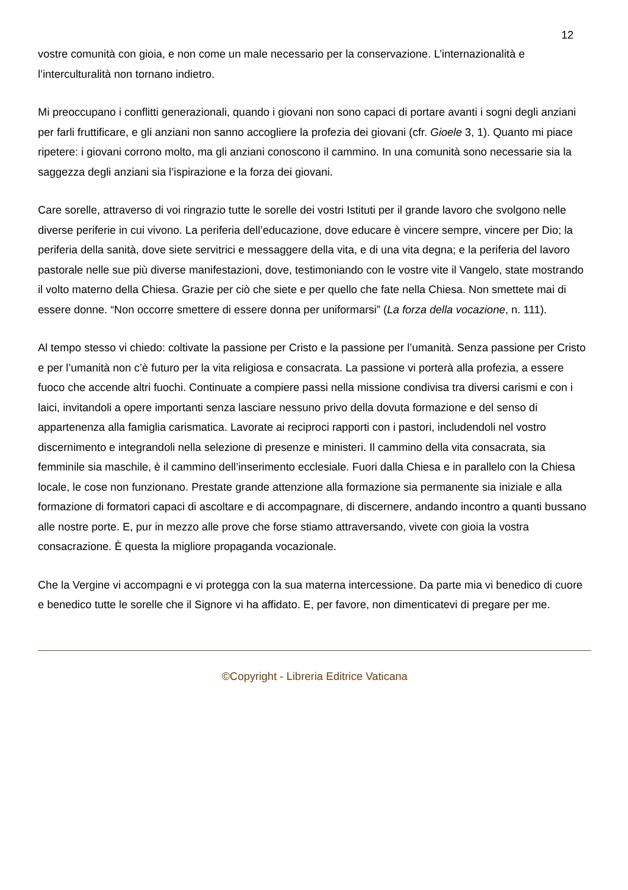12
vostre comunità con gioia, e non come un male necessario per la conservazione. L’internazionalità e l’interculturalità non tornano indietro.
Mi preoccupano i conflitti generazionali, quando i giovani non sono capaci di portare avanti i sogni degli anziani per farli fruttificare, e gli anziani non sanno accogliere la profezia dei giovani (cfr. Gioele 3, 1). Quanto mi piace ripetere: i giovani corrono molto, ma gli anziani conoscono il cammino. In una comunità sono necessarie sia la saggezza degli anziani sia l’ispirazione e la forza dei giovani.
Care sorelle, attraverso di voi ringrazio tutte le sorelle dei vostri Istituti per il grande lavoro che svolgono nelle diverse periferie in cui vivono. La periferia dell’educazione, dove educare è vincere sempre, vincere per Dio; la periferia della sanità, dove siete servitrici e messaggere della vita, e di una vita degna; e la periferia del lavoro pastorale nelle sue più diverse manifestazioni, dove, testimoniando con le vostre vite il Vangelo, state mostrando il volto materno della Chiesa. Grazie per ciò che siete e per quello che fate nella Chiesa. Non smettete mai di essere donne. “Non occorre smettere di essere donna per uniformarsi” (La forza della vocazione, n. 111).
Al tempo stesso vi chiedo: coltivate la passione per Cristo e la passione per l’umanità. Senza passione per Cristo e per l’umanità non c’è futuro per la vita religiosa e consacrata. La passione vi porterà alla profezia, a essere fuoco che accende altri fuochi. Continuate a compiere passi nella missione condivisa tra diversi carismi e con i laici, invitandoli a opere importanti senza lasciare nessuno privo della dovuta formazione e del senso di appartenenza alla famiglia carismatica. Lavorate ai reciproci rapporti con i pastori, includendoli nel vostro discernimento e integrandoli nella selezione di presenze e ministeri. Il cammino della vita consacrata, sia femminile sia maschile, è il cammino dell’inserimento ecclesiale. Fuori dalla Chiesa e in parallelo con la Chiesa locale, le cose non funzionano. Prestate grande attenzione alla formazione sia permanente sia iniziale e alla formazione di formatori capaci di ascoltare e di accompagnare, di discernere, andando incontro a quanti bussano alle nostre porte. E, pur in mezzo alle prove che forse stiamo attraversando, vivete con gioia la vostra consacrazione. È questa la migliore propaganda vocazionale.
Che la Vergine vi accompagni e vi protegga con la sua materna intercessione. Da parte mia vi benedico di cuore e benedico tutte le sorelle che il Signore vi ha affidato. E, per favore, non dimenticatevi di pregare per me.
©Copyright - Libreria Editrice Vaticana